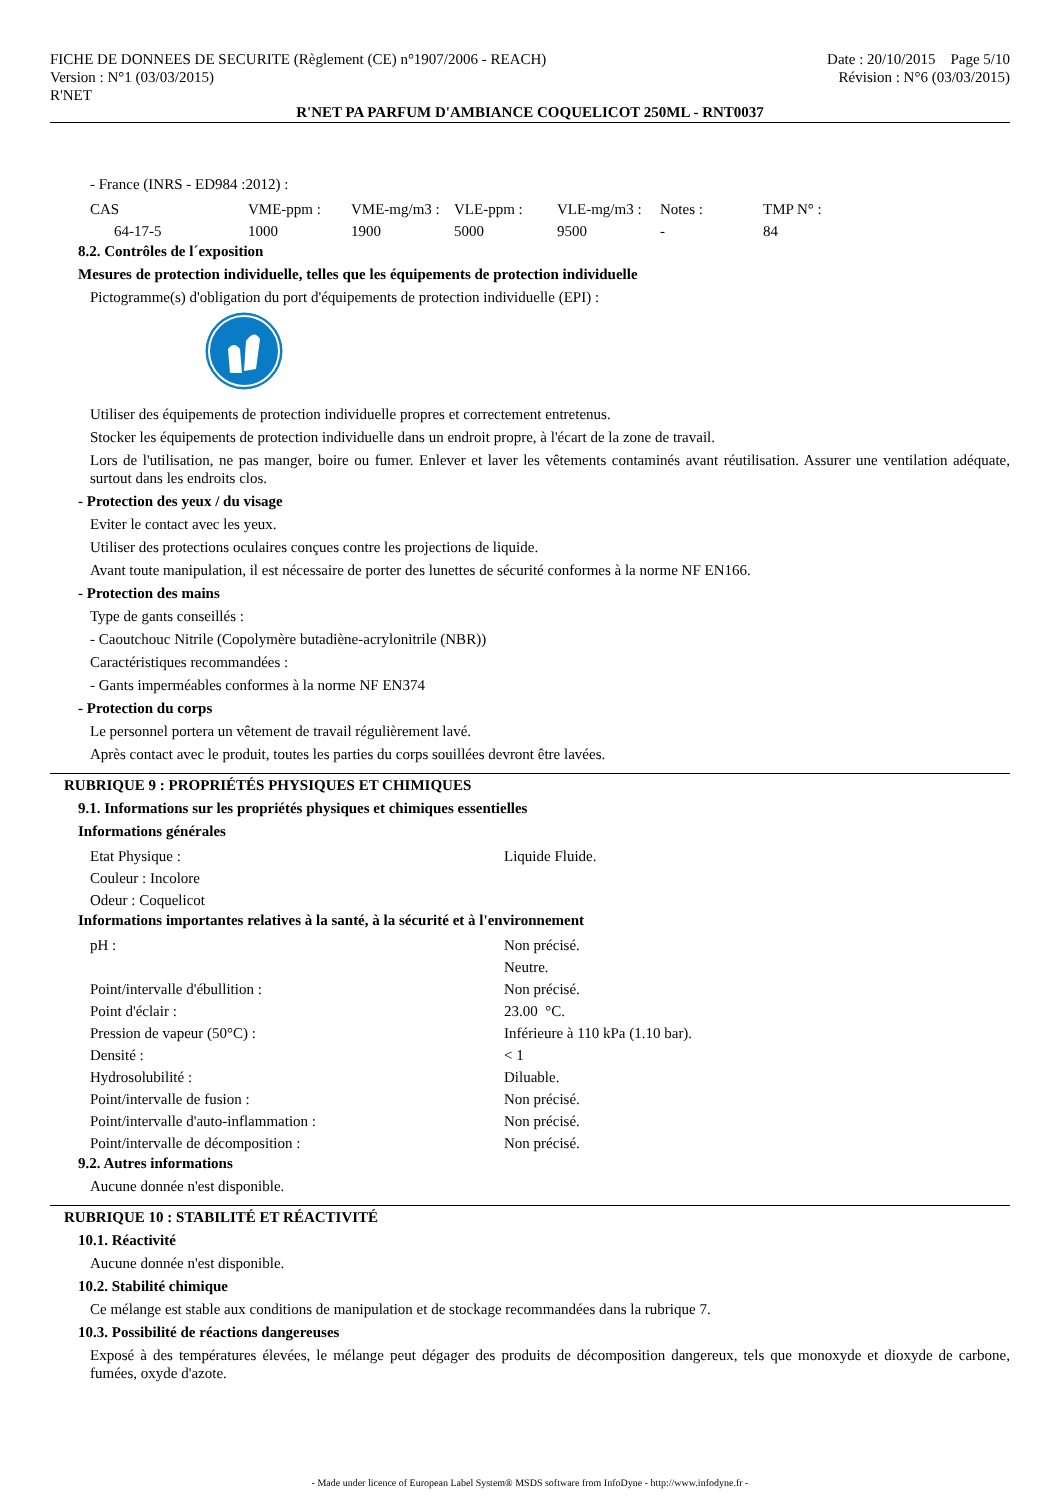FICHE DE DONNEES DE SECURITE (Règlement (CE) n°1907/2006 - REACH)
Version : N°1 (03/03/2015)
R'NET
Date : 20/10/2015 Page 5/10
Révision : N°6 (03/03/2015)
R'NET PA PARFUM D'AMBIANCE COQUELICOT 250ML - RNT0037
- France (INRS - ED984 :2012) :
| CAS | VME-ppm : | VME-mg/m3 : | VLE-ppm : | VLE-mg/m3 : | Notes : | TMP N° : |
| --- | --- | --- | --- | --- | --- | --- |
| 64-17-5 | 1000 | 1900 | 5000 | 9500 | - | 84 |
8.2. Contrôles de l´exposition
Mesures de protection individuelle, telles que les équipements de protection individuelle
Pictogramme(s) d'obligation du port d'équipements de protection individuelle (EPI) :
Utiliser des équipements de protection individuelle propres et correctement entretenus.
Stocker les équipements de protection individuelle dans un endroit propre, à l'écart de la zone de travail.
Lors de l'utilisation, ne pas manger, boire ou fumer. Enlever et laver les vêtements contaminés avant réutilisation. Assurer une ventilation adéquate, surtout dans les endroits clos.
- Protection des yeux / du visage
Eviter le contact avec les yeux.
Utiliser des protections oculaires conçues contre les projections de liquide.
Avant toute manipulation, il est nécessaire de porter des lunettes de sécurité conformes à la norme NF EN166.
- Protection des mains
Type de gants conseillés :
- Caoutchouc Nitrile (Copolymère butadiène-acrylonitrile (NBR))
Caractéristiques recommandées :
- Gants imperméables conformes à la norme NF EN374
- Protection du corps
Le personnel portera un vêtement de travail régulièrement lavé.
Après contact avec le produit, toutes les parties du corps souillées devront être lavées.
RUBRIQUE 9 : PROPRIÉTÉS PHYSIQUES ET CHIMIQUES
9.1. Informations sur les propriétés physiques et chimiques essentielles
Informations générales
| Etat Physique : | Liquide Fluide. |
| Couleur : Incolore | |
| Odeur : Coquelicot | |
Informations importantes relatives à la santé, à la sécurité et à l'environnement
| pH : | Non précisé. |
| | Neutre. |
| Point/intervalle d'ébullition : | Non précisé. |
| Point d'éclair : | 23.00 °C. |
| Pression de vapeur (50°C) : | Inférieure à 110 kPa (1.10 bar). |
| Densité : | < 1 |
| Hydrosolubilité : | Diluable. |
| Point/intervalle de fusion : | Non précisé. |
| Point/intervalle d'auto-inflammation : | Non précisé. |
| Point/intervalle de décomposition : | Non précisé. |
9.2. Autres informations
Aucune donnée n'est disponible.
RUBRIQUE 10 : STABILITÉ ET RÉACTIVITÉ
10.1. Réactivité
Aucune donnée n'est disponible.
10.2. Stabilité chimique
Ce mélange est stable aux conditions de manipulation et de stockage recommandées dans la rubrique 7.
10.3. Possibilité de réactions dangereuses
Exposé à des températures élevées, le mélange peut dégager des produits de décomposition dangereux, tels que monoxyde et dioxyde de carbone, fumées, oxyde d'azote.
- Made under licence of European Label System® MSDS software from InfoDyne - http://www.infodyne.fr -